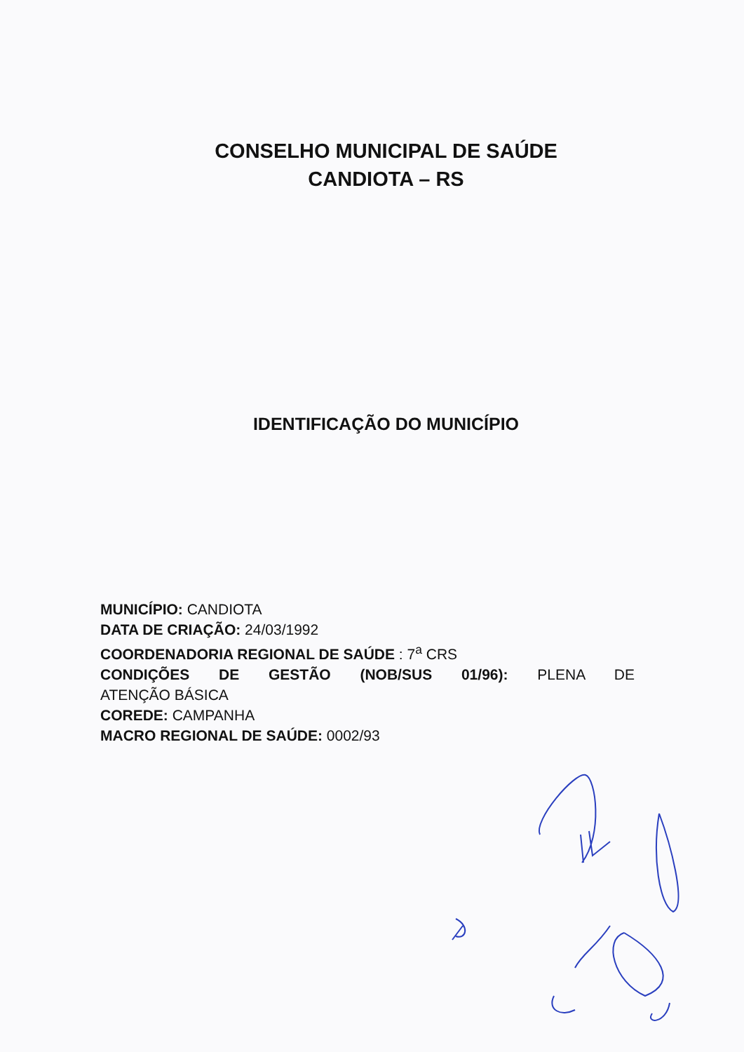CONSELHO MUNICIPAL DE SAÚDE
CANDIOTA – RS
IDENTIFICAÇÃO DO MUNICÍPIO
MUNICÍPIO: CANDIOTA
DATA DE CRIAÇÃO: 24/03/1992
COORDENADORIA REGIONAL DE SAÚDE : 7<sup>a</sup> CRS
CONDIÇÕES DE GESTÃO (NOB/SUS 01/96): PLENA DE
ATENÇÃO BÁSICA
COREDE: CAMPANHA
MACRO REGIONAL DE SAÚDE: 0002/93